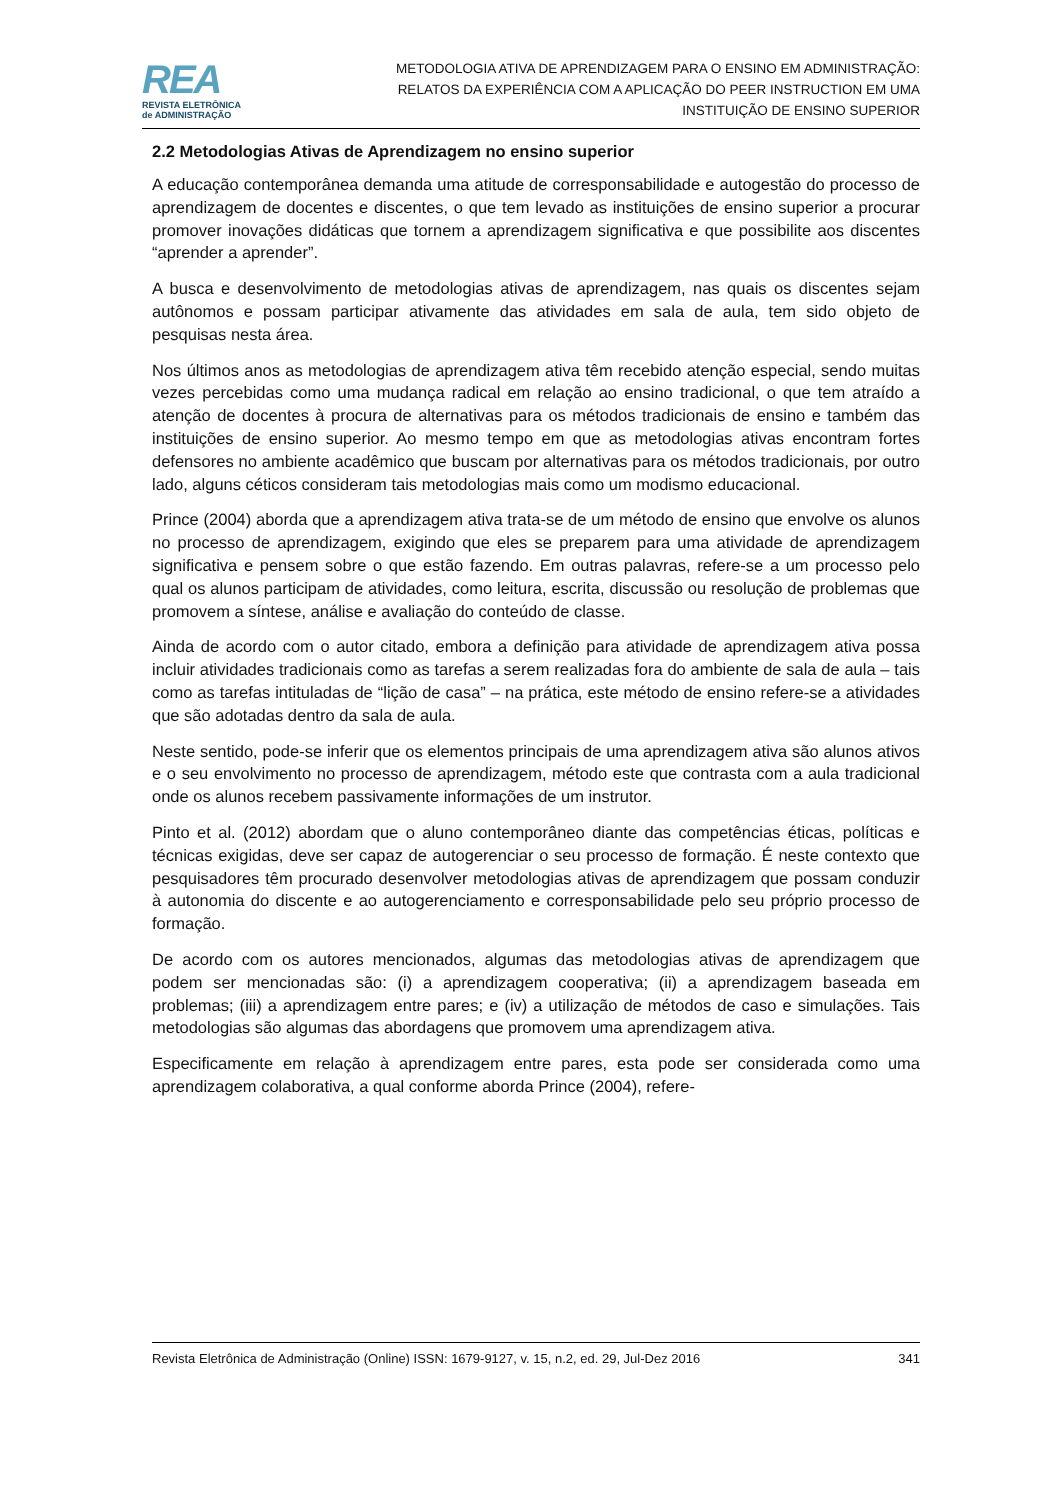REA
REVISTA ELETRÔNICA
de ADMINISTRAÇÃO
METODOLOGIA ATIVA DE APRENDIZAGEM PARA O ENSINO EM ADMINISTRAÇÃO:
RELATOS DA EXPERIÊNCIA COM A APLICAÇÃO DO PEER INSTRUCTION EM UMA
INSTITUIÇÃO DE ENSINO SUPERIOR
2.2 Metodologias Ativas de Aprendizagem no ensino superior
A educação contemporânea demanda uma atitude de corresponsabilidade e autogestão do processo de aprendizagem de docentes e discentes, o que tem levado as instituições de ensino superior a procurar promover inovações didáticas que tornem a aprendizagem significativa e que possibilite aos discentes “aprender a aprender”.
A busca e desenvolvimento de metodologias ativas de aprendizagem, nas quais os discentes sejam autônomos e possam participar ativamente das atividades em sala de aula, tem sido objeto de pesquisas nesta área.
Nos últimos anos as metodologias de aprendizagem ativa têm recebido atenção especial, sendo muitas vezes percebidas como uma mudança radical em relação ao ensino tradicional, o que tem atraído a atenção de docentes à procura de alternativas para os métodos tradicionais de ensino e também das instituições de ensino superior. Ao mesmo tempo em que as metodologias ativas encontram fortes defensores no ambiente acadêmico que buscam por alternativas para os métodos tradicionais, por outro lado, alguns céticos consideram tais metodologias mais como um modismo educacional.
Prince (2004) aborda que a aprendizagem ativa trata-se de um método de ensino que envolve os alunos no processo de aprendizagem, exigindo que eles se preparem para uma atividade de aprendizagem significativa e pensem sobre o que estão fazendo. Em outras palavras, refere-se a um processo pelo qual os alunos participam de atividades, como leitura, escrita, discussão ou resolução de problemas que promovem a síntese, análise e avaliação do conteúdo de classe.
Ainda de acordo com o autor citado, embora a definição para atividade de aprendizagem ativa possa incluir atividades tradicionais como as tarefas a serem realizadas fora do ambiente de sala de aula – tais como as tarefas intituladas de “lição de casa” – na prática, este método de ensino refere-se a atividades que são adotadas dentro da sala de aula.
Neste sentido, pode-se inferir que os elementos principais de uma aprendizagem ativa são alunos ativos e o seu envolvimento no processo de aprendizagem, método este que contrasta com a aula tradicional onde os alunos recebem passivamente informações de um instrutor.
Pinto et al. (2012) abordam que o aluno contemporâneo diante das competências éticas, políticas e técnicas exigidas, deve ser capaz de autogerenciar o seu processo de formação. É neste contexto que pesquisadores têm procurado desenvolver metodologias ativas de aprendizagem que possam conduzir à autonomia do discente e ao autogerenciamento e corresponsabilidade pelo seu próprio processo de formação.
De acordo com os autores mencionados, algumas das metodologias ativas de aprendizagem que podem ser mencionadas são: (i) a aprendizagem cooperativa; (ii) a aprendizagem baseada em problemas; (iii) a aprendizagem entre pares; e (iv) a utilização de métodos de caso e simulações. Tais metodologias são algumas das abordagens que promovem uma aprendizagem ativa.
Especificamente em relação à aprendizagem entre pares, esta pode ser considerada como uma aprendizagem colaborativa, a qual conforme aborda Prince (2004), refere-
Revista Eletrônica de Administração (Online) ISSN: 1679-9127, v. 15, n.2, ed. 29, Jul-Dez 2016 341